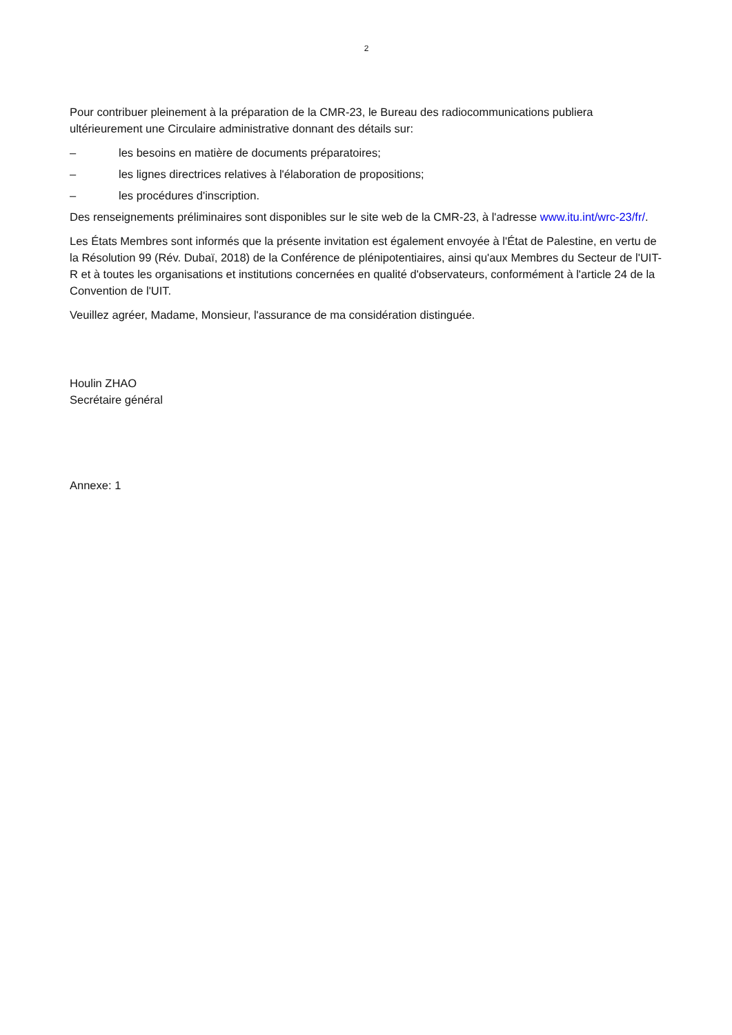2
Pour contribuer pleinement à la préparation de la CMR-23, le Bureau des radiocommunications publiera ultérieurement une Circulaire administrative donnant des détails sur:
– les besoins en matière de documents préparatoires;
– les lignes directrices relatives à l'élaboration de propositions;
– les procédures d'inscription.
Des renseignements préliminaires sont disponibles sur le site web de la CMR-23, à l'adresse www.itu.int/wrc-23/fr/.
Les États Membres sont informés que la présente invitation est également envoyée à l'État de Palestine, en vertu de la Résolution 99 (Rév. Dubaï, 2018) de la Conférence de plénipotentiaires, ainsi qu'aux Membres du Secteur de l'UIT-R et à toutes les organisations et institutions concernées en qualité d'observateurs, conformément à l'article 24 de la Convention de l'UIT.
Veuillez agréer, Madame, Monsieur, l'assurance de ma considération distinguée.
Houlin ZHAO
Secrétaire général
Annexe: 1